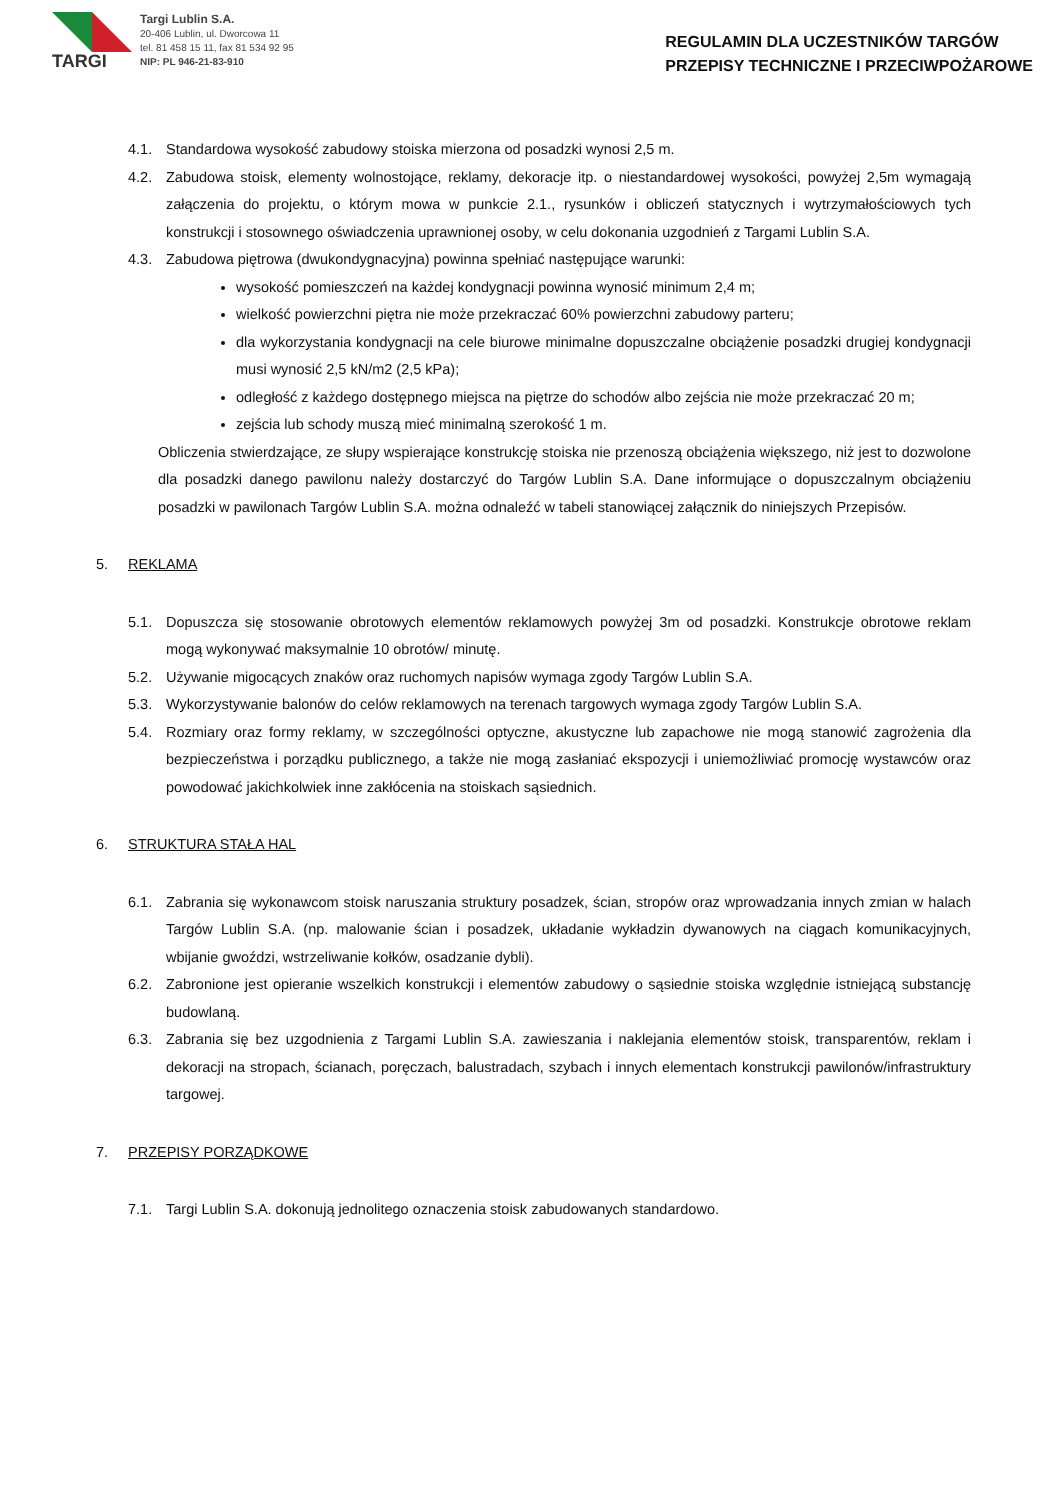TARGI
Targi Lublin S.A.
20-406 Lublin, ul. Dworcowa 11
tel. 81 458 15 11, fax 81 534 92 95
NIP: PL 946-21-83-910
REGULAMIN DLA UCZESTNIKÓW TARGÓW
PRZEPISY TECHNICZNE I PRZECIWPOŻAROWE
4.1. Standardowa wysokość zabudowy stoiska mierzona od posadzki wynosi 2,5 m.
4.2. Zabudowa stoisk, elementy wolnostojące, reklamy, dekoracje itp. o niestandardowej wysokości, powyżej 2,5m wymagają załączenia do projektu, o którym mowa w punkcie 2.1., rysunków i obliczeń statycznych i wytrzymałościowych tych konstrukcji i stosownego oświadczenia uprawnionej osoby, w celu dokonania uzgodnień z Targami Lublin S.A.
4.3. Zabudowa piętrowa (dwukondygnacyjna) powinna spełniać następujące warunki:
wysokość pomieszczeń na każdej kondygnacji powinna wynosić minimum 2,4 m;
wielkość powierzchni piętra nie może przekraczać 60% powierzchni zabudowy parteru;
dla wykorzystania kondygnacji na cele biurowe minimalne dopuszczalne obciążenie posadzki drugiej kondygnacji musi wynosić 2,5 kN/m2 (2,5 kPa);
odległość z każdego dostępnego miejsca na piętrze do schodów albo zejścia nie może przekraczać 20 m;
zejścia lub schody muszą mieć minimalną szerokość 1 m.
Obliczenia stwierdzające, ze słupy wspierające konstrukcję stoiska nie przenoszą obciążenia większego, niż jest to dozwolone dla posadzki danego pawilonu należy dostarczyć do Targów Lublin S.A. Dane informujące o dopuszczalnym obciążeniu posadzki w pawilonach Targów Lublin S.A. można odnaleźć w tabeli stanowiącej załącznik do niniejszych Przepisów.
5. REKLAMA
5.1. Dopuszcza się stosowanie obrotowych elementów reklamowych powyżej 3m od posadzki. Konstrukcje obrotowe reklam mogą wykonywać maksymalnie 10 obrotów/ minutę.
5.2. Używanie migocących znaków oraz ruchomych napisów wymaga zgody Targów Lublin S.A.
5.3. Wykorzystywanie balonów do celów reklamowych na terenach targowych wymaga zgody Targów Lublin S.A.
5.4. Rozmiary oraz formy reklamy, w szczególności optyczne, akustyczne lub zapachowe nie mogą stanowić zagrożenia dla bezpieczeństwa i porządku publicznego, a także nie mogą zasłaniać ekspozycji i uniemożliwiać promocję wystawców oraz powodować jakichkolwiek inne zakłócenia na stoiskach sąsiednich.
6. STRUKTURA STAŁA HAL
6.1. Zabrania się wykonawcom stoisk naruszania struktury posadzek, ścian, stropów oraz wprowadzania innych zmian w halach Targów Lublin S.A. (np. malowanie ścian i posadzek, układanie wykładzin dywanowych na ciągach komunikacyjnych, wbijanie gwoździ, wstrzeliwanie kołków, osadzanie dybli).
6.2. Zabronione jest opieranie wszelkich konstrukcji i elementów zabudowy o sąsiednie stoiska względnie istniejącą substancję budowlaną.
6.3. Zabrania się bez uzgodnienia z Targami Lublin S.A. zawieszania i naklejania elementów stoisk, transparentów, reklam i dekoracji na stropach, ścianach, poręczach, balustradach, szybach i innych elementach konstrukcji pawilonów/infrastruktury targowej.
7. PRZEPISY PORZĄDKOWE
7.1. Targi Lublin S.A. dokonują jednolitego oznaczenia stoisk zabudowanych standardowo.